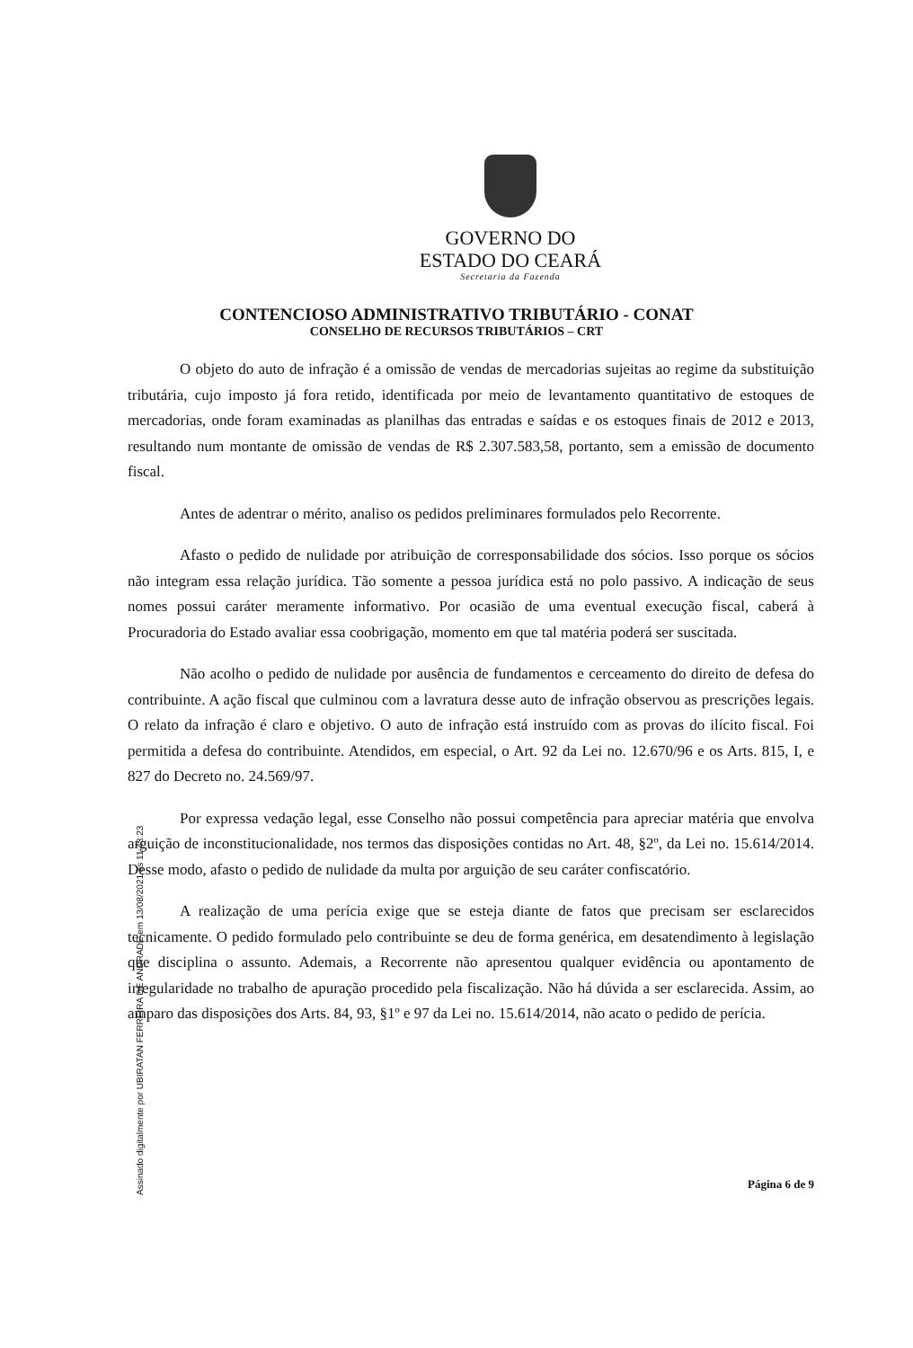GOVERNO DO
ESTADO DO CEARÁ
Secretaria da Fazenda
CONTENCIOSO ADMINISTRATIVO TRIBUTÁRIO - CONAT
CONSELHO DE RECURSOS TRIBUTÁRIOS – CRT
O objeto do auto de infração é a omissão de vendas de mercadorias sujeitas ao regime da substituição tributária, cujo imposto já fora retido, identificada por meio de levantamento quantitativo de estoques de mercadorias, onde foram examinadas as planilhas das entradas e saídas e os estoques finais de 2012 e 2013, resultando num montante de omissão de vendas de R$ 2.307.583,58, portanto, sem a emissão de documento fiscal.
Antes de adentrar o mérito, analiso os pedidos preliminares formulados pelo Recorrente.
Afasto o pedido de nulidade por atribuição de corresponsabilidade dos sócios. Isso porque os sócios não integram essa relação jurídica. Tão somente a pessoa jurídica está no polo passivo. A indicação de seus nomes possui caráter meramente informativo. Por ocasião de uma eventual execução fiscal, caberá à Procuradoria do Estado avaliar essa coobrigação, momento em que tal matéria poderá ser suscitada.
Não acolho o pedido de nulidade por ausência de fundamentos e cerceamento do direito de defesa do contribuinte. A ação fiscal que culminou com a lavratura desse auto de infração observou as prescrições legais. O relato da infração é claro e objetivo. O auto de infração está instruído com as provas do ilícito fiscal. Foi permitida a defesa do contribuinte. Atendidos, em especial, o Art. 92 da Lei no. 12.670/96 e os Arts. 815, I, e 827 do Decreto no. 24.569/97.
Por expressa vedação legal, esse Conselho não possui competência para apreciar matéria que envolva arguição de inconstitucionalidade, nos termos das disposições contidas no Art. 48, §2º, da Lei no. 15.614/2014. Desse modo, afasto o pedido de nulidade da multa por arguição de seu caráter confiscatório.
A realização de uma perícia exige que se esteja diante de fatos que precisam ser esclarecidos tecnicamente. O pedido formulado pelo contribuinte se deu de forma genérica, em desatendimento à legislação que disciplina o assunto. Ademais, a Recorrente não apresentou qualquer evidência ou apontamento de irregularidade no trabalho de apuração procedido pela fiscalização. Não há dúvida a ser esclarecida. Assim, ao amparo das disposições dos Arts. 84, 93, §1º e 97 da Lei no. 15.614/2014, não acato o pedido de perícia.
Assinado digitalmente por UBIRATAN FERREIRA DE ANDRADE em 13/08/2021 às 11:43:23
Página 6 de 9